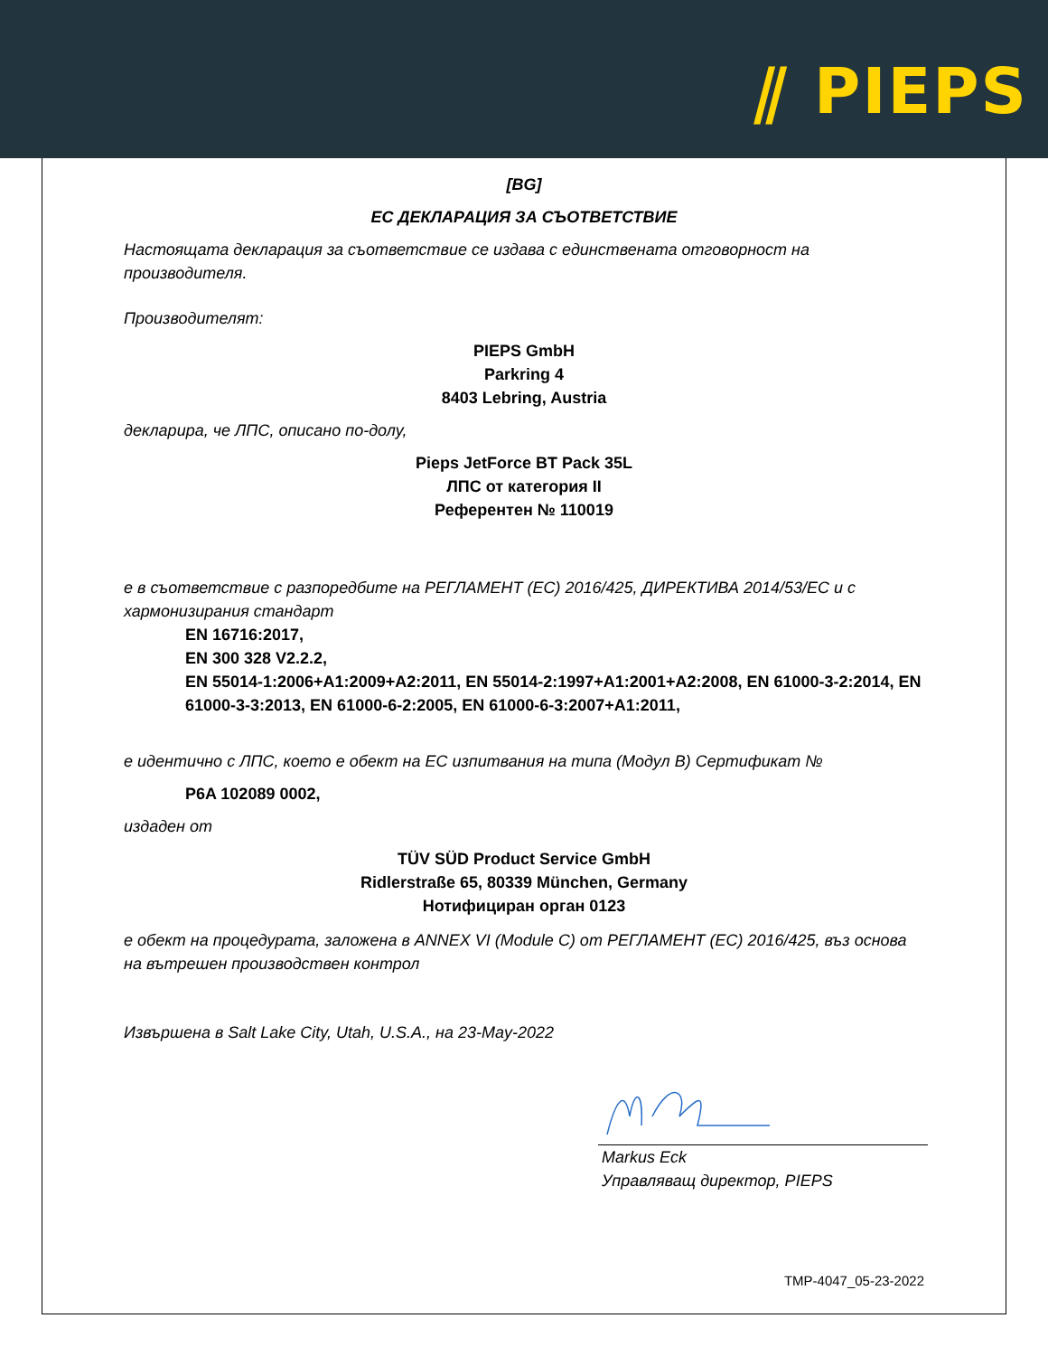⫽ PIEPS
[BG]
ЕС ДЕКЛАРАЦИЯ ЗА СЪОТВЕТСТВИЕ
Настоящата декларация за съответствие се издава с единствената отговорност на производителя.
Производителят:
PIEPS GmbH
Parkring 4
8403 Lebring, Austria
декларира, че ЛПС, описано по-долу,
Pieps JetForce BT Pack 35L
ЛПС от категория II
Референтен № 110019
е в съответствие с разпоредбите на РЕГЛАМЕНТ (ЕС) 2016/425, ДИРЕКТИВА 2014/53/ЕС и с хармонизирания стандарт
EN 16716:2017,
EN 300 328 V2.2.2,
EN 55014-1:2006+A1:2009+A2:2011, EN 55014-2:1997+A1:2001+A2:2008, EN 61000-3-2:2014, EN 61000-3-3:2013, EN 61000-6-2:2005, EN 61000-6-3:2007+A1:2011,
е идентично с ЛПС, което е обект на ЕС изпитвания на типа (Модул B) Сертификат №
P6A 102089 0002,
издаден от
TÜV SÜD Product Service GmbH
Ridlerstraße 65, 80339 München, Germany
Нотифициран орган 0123
е обект на процедурата, заложена в ANNEX VI (Module C) от РЕГЛАМЕНТ (ЕС) 2016/425, въз основа на вътрешен производствен контрол
Извършена в Salt Lake City, Utah, U.S.A., на 23-May-2022
Markus Eck
Управляващ директор, PIEPS
TMP-4047_05-23-2022